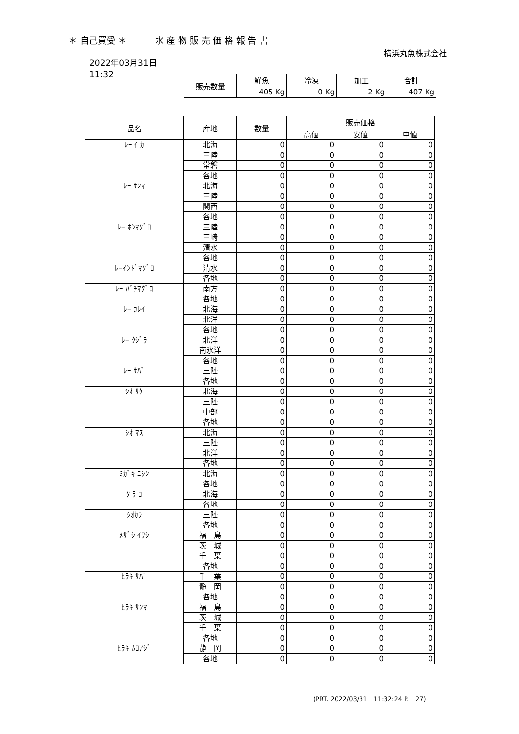＊ 自己買受 ＊ 水 産 物 販 売 価 格 報 告 書
横浜丸魚株式会社
2022年03月31日
11:32
| 販売数量 | 鮮魚 | 冷凍 | 加工 | 合計 |
| --- | --- | --- | --- | --- |
| | 405 Kg | 0 Kg | 2 Kg | 407 Kg |
| 品名 | 産地 | 数量 | 販売価格 | | |
| --- | --- | --- | --- | --- | --- |
| | | | 高値 | 安値 | 中値 |
| ﾚｰ ｲ ｶ | 北海 | 0 | 0 | 0 | 0 |
| | 三陸 | 0 | 0 | 0 | 0 |
| | 常磐 | 0 | 0 | 0 | 0 |
| | 各地 | 0 | 0 | 0 | 0 |
| ﾚｰ ｻﾝﾏ | 北海 | 0 | 0 | 0 | 0 |
| | 三陸 | 0 | 0 | 0 | 0 |
| | 関西 | 0 | 0 | 0 | 0 |
| | 各地 | 0 | 0 | 0 | 0 |
| ﾚｰ ﾎﾝﾏｸﾞﾛ | 三陸 | 0 | 0 | 0 | 0 |
| | 三崎 | 0 | 0 | 0 | 0 |
| | 清水 | 0 | 0 | 0 | 0 |
| | 各地 | 0 | 0 | 0 | 0 |
| ﾚｰｲﾝﾄﾞﾏｸﾞﾛ | 清水 | 0 | 0 | 0 | 0 |
| | 各地 | 0 | 0 | 0 | 0 |
| ﾚｰ ﾊﾞﾁﾏｸﾞﾛ | 南方 | 0 | 0 | 0 | 0 |
| | 各地 | 0 | 0 | 0 | 0 |
| ﾚｰ ｶﾚｲ | 北海 | 0 | 0 | 0 | 0 |
| | 北洋 | 0 | 0 | 0 | 0 |
| | 各地 | 0 | 0 | 0 | 0 |
| ﾚｰ ｸｼﾞﾗ | 北洋 | 0 | 0 | 0 | 0 |
| | 南氷洋 | 0 | 0 | 0 | 0 |
| | 各地 | 0 | 0 | 0 | 0 |
| ﾚｰ ｻﾊﾞ | 三陸 | 0 | 0 | 0 | 0 |
| | 各地 | 0 | 0 | 0 | 0 |
| ｼｵ ｻｹ | 北海 | 0 | 0 | 0 | 0 |
| | 三陸 | 0 | 0 | 0 | 0 |
| | 中部 | 0 | 0 | 0 | 0 |
| | 各地 | 0 | 0 | 0 | 0 |
| ｼｵ ﾏｽ | 北海 | 0 | 0 | 0 | 0 |
| | 三陸 | 0 | 0 | 0 | 0 |
| | 北洋 | 0 | 0 | 0 | 0 |
| | 各地 | 0 | 0 | 0 | 0 |
| ﾐｶﾞｷ ﾆｼﾝ | 北海 | 0 | 0 | 0 | 0 |
| | 各地 | 0 | 0 | 0 | 0 |
| ﾀ ﾗ ｺ | 北海 | 0 | 0 | 0 | 0 |
| | 各地 | 0 | 0 | 0 | 0 |
| ｼｵｶﾗ | 三陸 | 0 | 0 | 0 | 0 |
| | 各地 | 0 | 0 | 0 | 0 |
| ﾒｻﾞｼ ｲﾜｼ | 福 島 | 0 | 0 | 0 | 0 |
| | 茨 城 | 0 | 0 | 0 | 0 |
| | 千 葉 | 0 | 0 | 0 | 0 |
| | 各地 | 0 | 0 | 0 | 0 |
| ﾋﾗｷ ｻﾊﾞ | 千 葉 | 0 | 0 | 0 | 0 |
| | 静 岡 | 0 | 0 | 0 | 0 |
| | 各地 | 0 | 0 | 0 | 0 |
| ﾋﾗｷ ｻﾝﾏ | 福 島 | 0 | 0 | 0 | 0 |
| | 茨 城 | 0 | 0 | 0 | 0 |
| | 千 葉 | 0 | 0 | 0 | 0 |
| | 各地 | 0 | 0 | 0 | 0 |
| ﾋﾗｷ ﾑﾛｱｼﾞ | 静 岡 | 0 | 0 | 0 | 0 |
| | 各地 | 0 | 0 | 0 | 0 |
(PRT. 2022/03/31　11:32:24 P.　27)